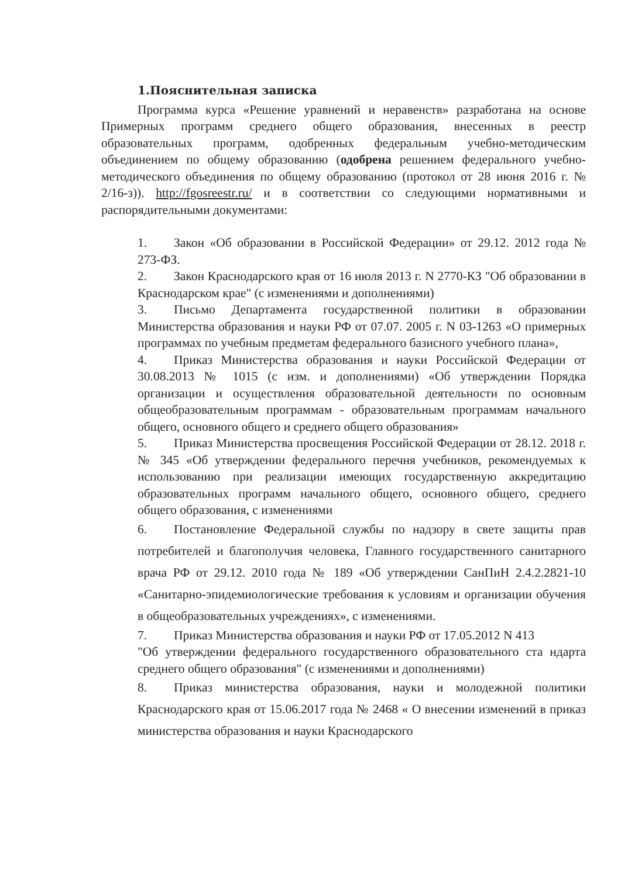1.Пояснительная записка
Программа курса «Решение уравнений и неравенств» разработана на основе Примерных программ среднего общего образования, внесенных в реестр образовательных программ, одобренных федеральным учебно-методическим объединением по общему образованию (одобрена решением федерального учебно-методического объединения по общему образованию (протокол от 28 июня 2016 г. № 2/16-з)). http://fgosreestr.ru/ и в соответствии со следующими нормативными и распорядительными документами:
1. Закон «Об образовании в Российской Федерации» от 29.12. 2012 года № 273-ФЗ.
2. Закон Краснодарского края от 16 июля 2013 г. N 2770-КЗ "Об образовании в Краснодарском крае" (с изменениями и дополнениями)
3. Письмо Департамента государственной политики в образовании Министерства образования и науки РФ от 07.07. 2005 г. N 03-1263 «О примерных программах по учебным предметам федерального базисного учебного плана»,
4. Приказ Министерства образования и науки Российской Федерации от 30.08.2013 № 1015 (с изм. и дополнениями) «Об утверждении Порядка организации и осуществления образовательной деятельности по основным общеобразовательным программам - образовательным программам начального общего, основного общего и среднего общего образования»
5. Приказ Министерства просвещения Российской Федерации от 28.12. 2018 г. № 345 «Об утверждении федерального перечня учебников, рекомендуемых к использованию при реализации имеющих государственную аккредитацию образовательных программ начального общего, основного общего, среднего общего образования, с изменениями
6. Постановление Федеральной службы по надзору в свете защиты прав потребителей и благополучия человека, Главного государственного санитарного врача РФ от 29.12. 2010 года № 189 «Об утверждении СанПиН 2.4.2.2821-10 «Санитарно-эпидемиологические требования к условиям и организации обучения в общеобразовательных учреждениях», с изменениями.
7. Приказ Министерства образования и науки РФ от 17.05.2012 N 413
"Об утверждении федерального государственного образовательного ста ндарта среднего общего образования" (с изменениями и дополнениями)
8. Приказ министерства образования, науки и молодежной политики Краснодарского края от 15.06.2017 года № 2468 « О внесении изменений в приказ министерства образования и науки Краснодарского